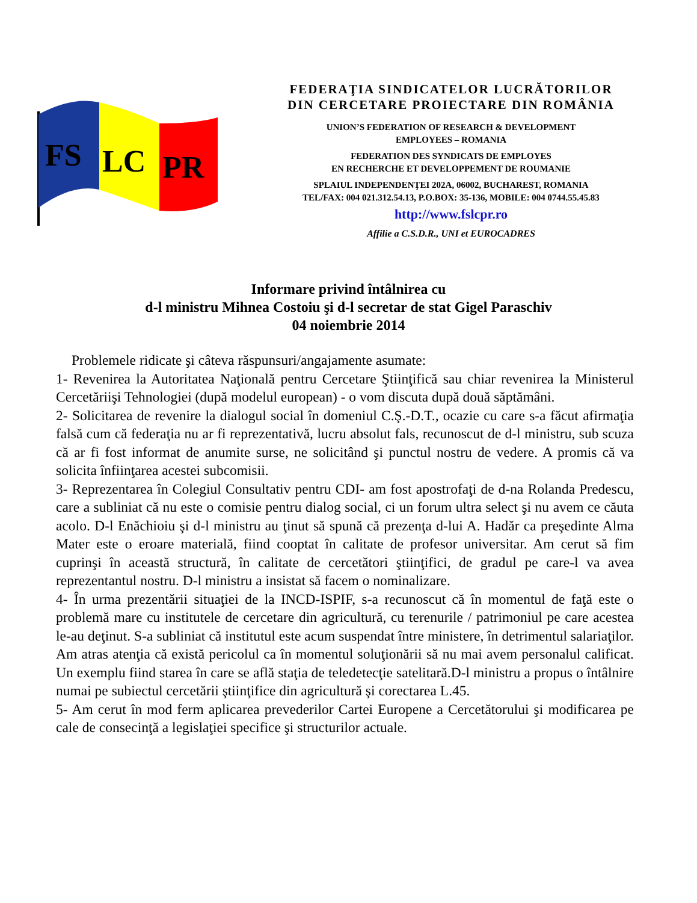FS
LC
PR
FEDERAŢIA SINDICATELOR LUCRĂTORILOR
DIN CERCETARE PROIECTARE DIN ROMÂNIA
UNION’S FEDERATION OF RESEARCH & DEVELOPMENT
EMPLOYEES – ROMANIA
FEDERATION DES SYNDICATS DE EMPLOYES
EN RECHERCHE ET DEVELOPPEMENT DE ROUMANIE
SPLAIUL INDEPENDENŢEI 202A, 06002, BUCHAREST, ROMANIA
TEL/FAX: 004 021.312.54.13, P.O.BOX: 35-136, MOBILE: 004 0744.55.45.83
http://www.fslcpr.ro
Affilie a C.S.D.R., UNI et EUROCADRES
Informare privind întâlnirea cu
d-l ministru Mihnea Costoiu şi d-l secretar de stat Gigel Paraschiv
04 noiembrie 2014
Problemele ridicate şi câteva răspunsuri/angajamente asumate:
1- Revenirea la Autoritatea Naţională pentru Cercetare Ştiinţifică sau chiar revenirea la Ministerul Cercetăriişi Tehnologiei (după modelul european) - o vom discuta după două săptămâni.
2- Solicitarea de revenire la dialogul social în domeniul C.Ş.-D.T., ocazie cu care s-a făcut afirmaţia falsă cum că federaţia nu ar fi reprezentativă, lucru absolut fals, recunoscut de d-l ministru, sub scuza că ar fi fost informat de anumite surse, ne solicitând şi punctul nostru de vedere. A promis că va solicita înfiinţarea acestei subcomisii.
3- Reprezentarea în Colegiul Consultativ pentru CDI- am fost apostrofaţi de d-na Rolanda Predescu, care a subliniat că nu este o comisie pentru dialog social, ci un forum ultra select şi nu avem ce căuta acolo. D-l Enăchioiu şi d-l ministru au ţinut să spună că prezenţa d-lui A. Hadăr ca preşedinte Alma Mater este o eroare materială, fiind cooptat în calitate de profesor universitar. Am cerut să fim cuprinşi în această structură, în calitate de cercetători ştiinţifici, de gradul pe care-l va avea reprezentantul nostru. D-l ministru a insistat să facem o nominalizare.
4- În urma prezentării situaţiei de la INCD-ISPIF, s-a recunoscut că în momentul de faţă este o problemă mare cu institutele de cercetare din agricultură, cu terenurile / patrimoniul pe care acestea le-au deţinut. S-a subliniat că institutul este acum suspendat între ministere, în detrimentul salariaţilor. Am atras atenţia că există pericolul ca în momentul soluţionării să nu mai avem personalul calificat. Un exemplu fiind starea în care se află staţia de teledetecţie satelitară.D-l ministru a propus o întâlnire numai pe subiectul cercetării ştiinţifice din agricultură şi corectarea L.45.
5- Am cerut în mod ferm aplicarea prevederilor Cartei Europene a Cercetătorului şi modificarea pe cale de consecinţă a legislaţiei specifice şi structurilor actuale.